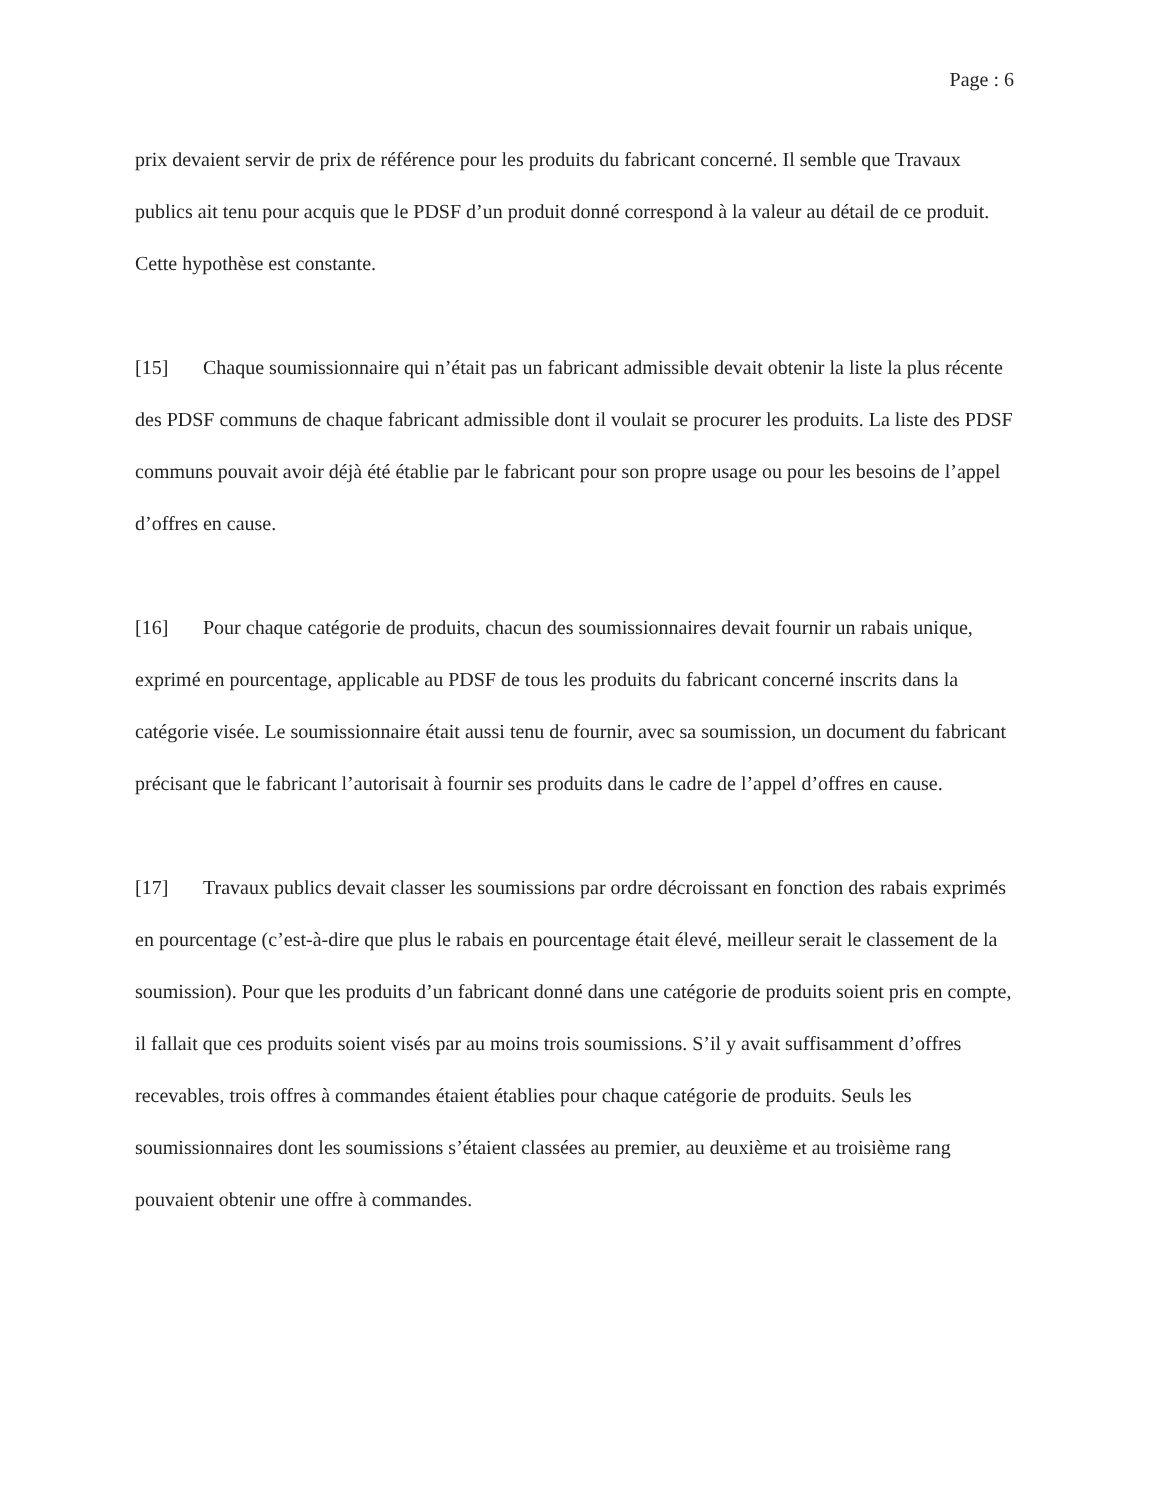Page : 6
prix devaient servir de prix de référence pour les produits du fabricant concerné. Il semble que Travaux publics ait tenu pour acquis que le PDSF d’un produit donné correspond à la valeur au détail de ce produit. Cette hypothèse est constante.
[15] Chaque soumissionnaire qui n’était pas un fabricant admissible devait obtenir la liste la plus récente des PDSF communs de chaque fabricant admissible dont il voulait se procurer les produits. La liste des PDSF communs pouvait avoir déjà été établie par le fabricant pour son propre usage ou pour les besoins de l’appel d’offres en cause.
[16] Pour chaque catégorie de produits, chacun des soumissionnaires devait fournir un rabais unique, exprimé en pourcentage, applicable au PDSF de tous les produits du fabricant concerné inscrits dans la catégorie visée. Le soumissionnaire était aussi tenu de fournir, avec sa soumission, un document du fabricant précisant que le fabricant l’autorisait à fournir ses produits dans le cadre de l’appel d’offres en cause.
[17] Travaux publics devait classer les soumissions par ordre décroissant en fonction des rabais exprimés en pourcentage (c’est-à-dire que plus le rabais en pourcentage était élevé, meilleur serait le classement de la soumission). Pour que les produits d’un fabricant donné dans une catégorie de produits soient pris en compte, il fallait que ces produits soient visés par au moins trois soumissions. S’il y avait suffisamment d’offres recevables, trois offres à commandes étaient établies pour chaque catégorie de produits. Seuls les soumissionnaires dont les soumissions s’étaient classées au premier, au deuxième et au troisième rang pouvaient obtenir une offre à commandes.